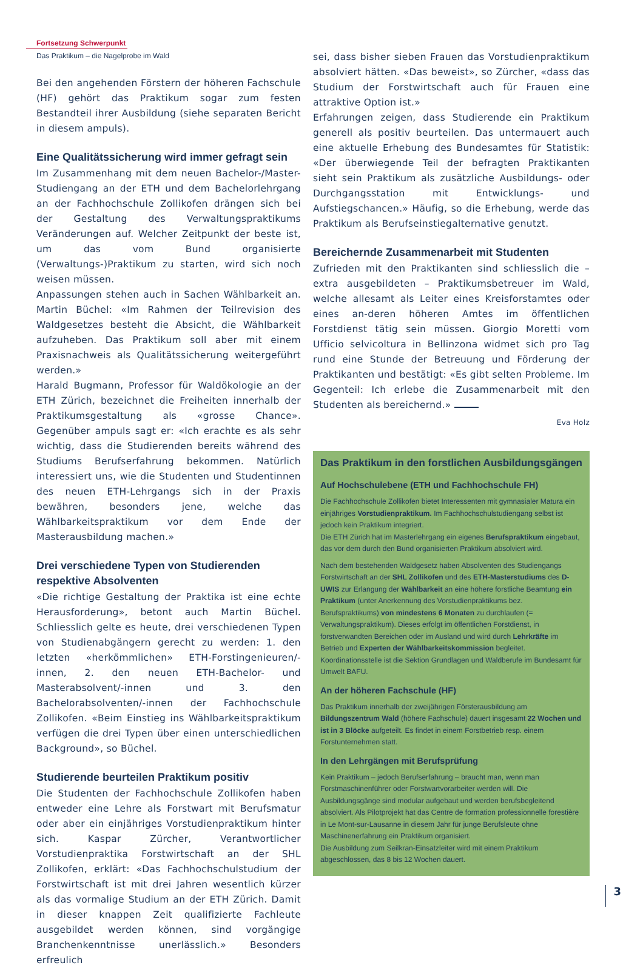Fortsetzung Schwerpunkt
Das Praktikum – die Nagelprobe im Wald
Bei den angehenden Förstern der höheren Fachschule (HF) gehört das Praktikum sogar zum festen Bestandteil ihrer Ausbildung (siehe separaten Bericht in diesem ampuls).
Eine Qualitätssicherung wird immer gefragt sein
Im Zusammenhang mit dem neuen Bachelor-/Master-Studiengang an der ETH und dem Bachelorlehrgang an der Fachhochschule Zollikofen drängen sich bei der Gestaltung des Verwaltungspraktikums Veränderungen auf. Welcher Zeitpunkt der beste ist, um das vom Bund organisierte (Verwaltungs-)Praktikum zu starten, wird sich noch weisen müssen.
Anpassungen stehen auch in Sachen Wählbarkeit an. Martin Büchel: «Im Rahmen der Teilrevision des Waldgesetzes besteht die Absicht, die Wählbarkeit aufzuheben. Das Praktikum soll aber mit einem Praxisnachweis als Qualitätssicherung weitergeführt werden.»
Harald Bugmann, Professor für Waldökologie an der ETH Zürich, bezeichnet die Freiheiten innerhalb der Praktikumsgestaltung als «grosse Chance». Gegenüber ampuls sagt er: «Ich erachte es als sehr wichtig, dass die Studierenden bereits während des Studiums Berufserfahrung bekommen. Natürlich interessiert uns, wie die Studenten und Studentinnen des neuen ETH-Lehrgangs sich in der Praxis bewähren, besonders jene, welche das Wählbarkeitspraktikum vor dem Ende der Masterausbildung machen.»
Drei verschiedene Typen von Studierenden respektive Absolventen
«Die richtige Gestaltung der Praktika ist eine echte Herausforderung», betont auch Martin Büchel. Schliesslich gelte es heute, drei verschiedenen Typen von Studienabgängern gerecht zu werden: 1. den letzten «herkömmlichen» ETH-Forstingenieuren/-innen, 2. den neuen ETH-Bachelor- und Masterabsolvent/-innen und 3. den Bachelorabsolventen/-innen der Fachhochschule Zollikofen. «Beim Einstieg ins Wählbarkeitspraktikum verfügen die drei Typen über einen unterschiedlichen Background», so Büchel.
Studierende beurteilen Praktikum positiv
Die Studenten der Fachhochschule Zollikofen haben entweder eine Lehre als Forstwart mit Berufsmatur oder aber ein einjähriges Vorstudienpraktikum hinter sich. Kaspar Zürcher, Verantwortlicher Vorstudienpraktika Forstwirtschaft an der SHL Zollikofen, erklärt: «Das Fachhochschulstudium der Forstwirtschaft ist mit drei Jahren wesentlich kürzer als das vormalige Studium an der ETH Zürich. Damit in dieser knappen Zeit qualifizierte Fachleute ausgebildet werden können, sind vorgängige Branchenkenntnisse unerlässlich.» Besonders erfreulich
sei, dass bisher sieben Frauen das Vorstudienpraktikum absolviert hätten. «Das beweist», so Zürcher, «dass das Studium der Forstwirtschaft auch für Frauen eine attraktive Option ist.»
Erfahrungen zeigen, dass Studierende ein Praktikum generell als positiv beurteilen. Das untermauert auch eine aktuelle Erhebung des Bundesamtes für Statistik: «Der überwiegende Teil der befragten Praktikanten sieht sein Praktikum als zusätzliche Ausbildungs- oder Durchgangsstation mit Entwicklungs- und Aufstiegschancen.» Häufig, so die Erhebung, werde das Praktikum als Berufseinstiegalternative genutzt.
Bereichernde Zusammenarbeit mit Studenten
Zufrieden mit den Praktikanten sind schliesslich die – extra ausgebildeten – Praktikumsbetreuer im Wald, welche allesamt als Leiter eines Kreisforstamtes oder eines an-deren höheren Amtes im öffentlichen Forstdienst tätig sein müssen. Giorgio Moretti vom Ufficio selvicoltura in Bellinzona widmet sich pro Tag rund eine Stunde der Betreuung und Förderung der Praktikanten und bestätigt: «Es gibt selten Probleme. Im Gegenteil: Ich erlebe die Zusammenarbeit mit den Studenten als bereichernd.»
Eva Holz
Das Praktikum in den forstlichen Ausbildungsgängen
Auf Hochschulebene (ETH und Fachhochschule FH)
Die Fachhochschule Zollikofen bietet Interessenten mit gymnasialer Matura ein einjähriges Vorstudienpraktikum. Im Fachhochschulstudiengang selbst ist jedoch kein Praktikum integriert.
Die ETH Zürich hat im Masterlehrgang ein eigenes Berufspraktikum eingebaut, das vor dem durch den Bund organisierten Praktikum absolviert wird.
Nach dem bestehenden Waldgesetz haben Absolventen des Studiengangs Forstwirtschaft an der SHL Zollikofen und des ETH-Masterstudiums des D-UWIS zur Erlangung der Wählbarkeit an eine höhere forstliche Beamtung ein Praktikum (unter Anerkennung des Vorstudienpraktikums bez. Berufspraktikums) von mindestens 6 Monaten zu durchlaufen (= Verwaltungspraktikum). Dieses erfolgt im öffentlichen Forstdienst, in forstverwandten Bereichen oder im Ausland und wird durch Lehrkräfte im Betrieb und Experten der Wählbarkeitskommission begleitet. Koordinationsstelle ist die Sektion Grundlagen und Waldberufe im Bundesamt für Umwelt BAFU.
An der höheren Fachschule (HF)
Das Praktikum innerhalb der zweijährigen Försterausbildung am Bildungszentrum Wald (höhere Fachschule) dauert insgesamt 22 Wochen und ist in 3 Blöcke aufgeteilt. Es findet in einem Forstbetrieb resp. einem Forstunternehmen statt.
In den Lehrgängen mit Berufsprüfung
Kein Praktikum – jedoch Berufserfahrung – braucht man, wenn man Forstmaschinenführer oder Forstwartvorarbeiter werden will. Die Ausbildungsgänge sind modular aufgebaut und werden berufsbegleitend absolviert. Als Pilotprojekt hat das Centre de formation professionnelle forestière in Le Mont-sur-Lausanne in diesem Jahr für junge Berufsleute ohne Maschinenerfahrung ein Praktikum organisiert.
Die Ausbildung zum Seilkran-Einsatzleiter wird mit einem Praktikum abgeschlossen, das 8 bis 12 Wochen dauert.
3